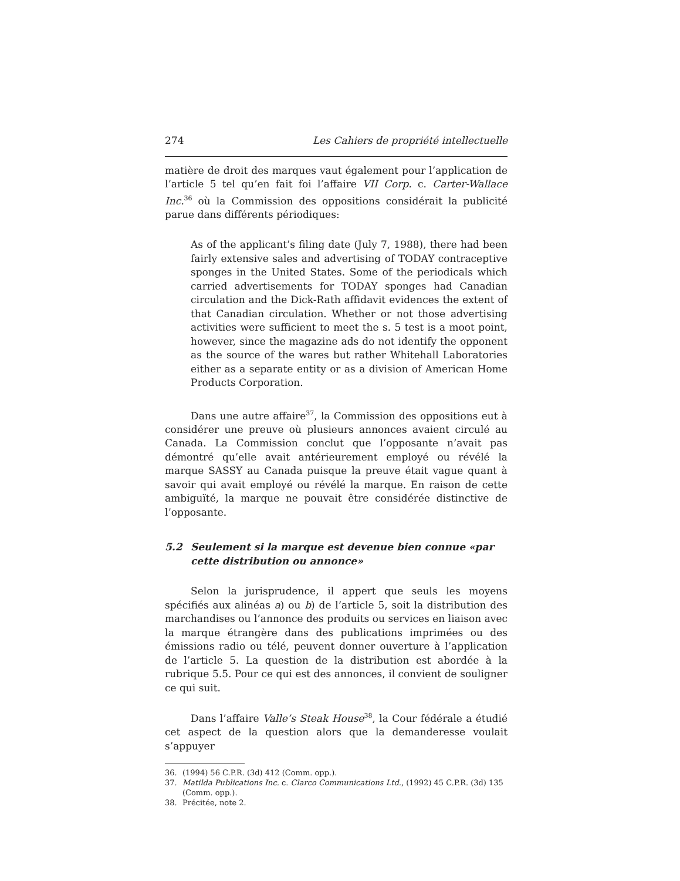274 Les Cahiers de propriété intellectuelle
matière de droit des marques vaut également pour l’application de l’article 5 tel qu’en fait foi l’affaire VII Corp. c. Carter-Wallace Inc.<sup>36</sup> où la Commission des oppositions considérait la publicité parue dans différents périodiques:
As of the applicant’s filing date (July 7, 1988), there had been fairly extensive sales and advertising of TODAY contraceptive sponges in the United States. Some of the periodicals which carried advertisements for TODAY sponges had Canadian circulation and the Dick-Rath affidavit evidences the extent of that Canadian circulation. Whether or not those advertising activities were sufficient to meet the s. 5 test is a moot point, however, since the magazine ads do not identify the opponent as the source of the wares but rather Whitehall Laboratories either as a separate entity or as a division of American Home Products Corporation.
Dans une autre affaire<sup>37</sup>, la Commission des oppositions eut à considérer une preuve où plusieurs annonces avaient circulé au Canada. La Commission conclut que l’opposante n’avait pas démontré qu’elle avait antérieurement employé ou révélé la marque SASSY au Canada puisque la preuve était vague quant à savoir qui avait employé ou révélé la marque. En raison de cette ambiguïté, la marque ne pouvait être considérée distinctive de l’opposante.
5.2 Seulement si la marque est devenue bien connue «par cette distribution ou annonce»
Selon la jurisprudence, il appert que seuls les moyens spécifiés aux alinéas a) ou b) de l’article 5, soit la distribution des marchandises ou l’annonce des produits ou services en liaison avec la marque étrangère dans des publications imprimées ou des émissions radio ou télé, peuvent donner ouverture à l’application de l’article 5. La question de la distribution est abordée à la rubrique 5.5. Pour ce qui est des annonces, il convient de souligner ce qui suit.
Dans l’affaire Valle’s Steak House<sup>38</sup>, la Cour fédérale a étudié cet aspect de la question alors que la demanderesse voulait s’appuyer
36. (1994) 56 C.P.R. (3d) 412 (Comm. opp.).
37. Matilda Publications Inc. c. Clarco Communications Ltd., (1992) 45 C.P.R. (3d) 135 (Comm. opp.).
38. Précitée, note 2.